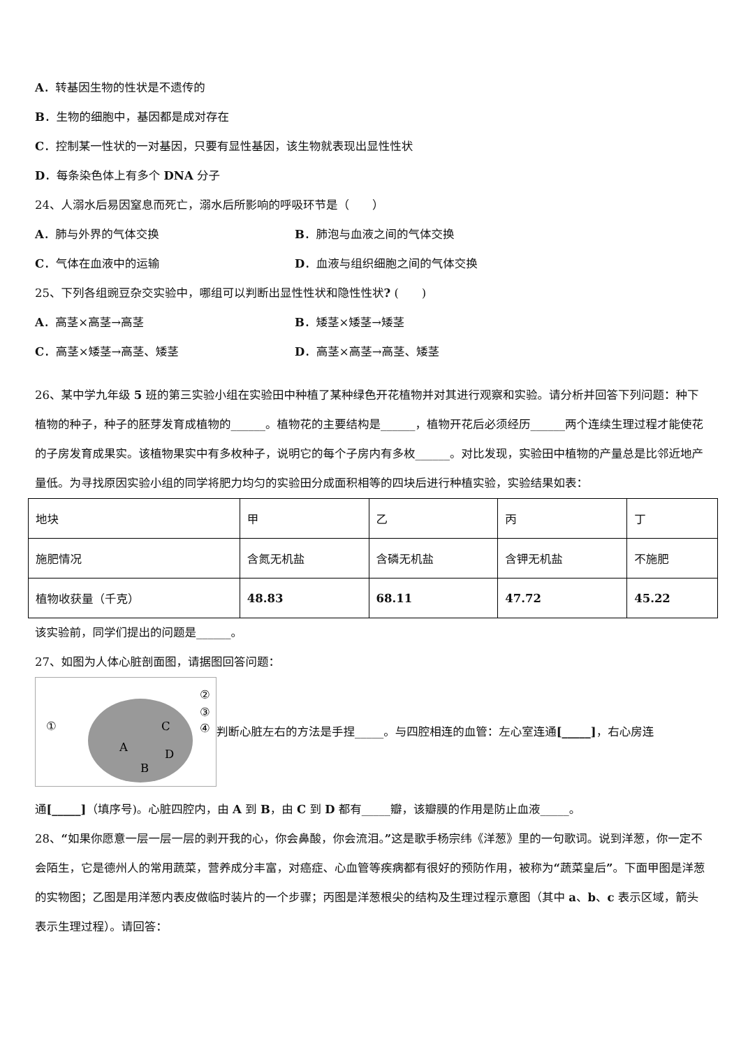A．转基因生物的性状是不遗传的
B．生物的细胞中，基因都是成对存在
C．控制某一性状的一对基因，只要有显性基因，该生物就表现出显性性状
D．每条染色体上有多个 DNA 分子
24、人溺水后易因窒息而死亡，溺水后所影响的呼吸环节是（　　）
A．肺与外界的气体交换 B．肺泡与血液之间的气体交换
C．气体在血液中的运输 D．血液与组织细胞之间的气体交换
25、下列各组豌豆杂交实验中，哪组可以判断出显性性状和隐性性状? (　　)
A．高茎×高茎→高茎 B．矮茎×矮茎→矮茎
C．高茎×矮茎→高茎、矮茎 D．高茎×高茎→高茎、矮茎
26、某中学九年级 5 班的第三实验小组在实验田中种植了某种绿色开花植物并对其进行观察和实验。请分析并回答下列问题：种下植物的种子，种子的胚芽发育成植物的______。植物花的主要结构是______，植物开花后必须经历______两个连续生理过程才能使花的子房发育成果实。该植物果实中有多枚种子，说明它的每个子房内有多枚______。对比发现，实验田中植物的产量总是比邻近地产量低。为寻找原因实验小组的同学将肥力均匀的实验田分成面积相等的四块后进行种植实验，实验结果如表：
| 地块 | 甲 | 乙 | 丙 | 丁 |
| 施肥情况 | 含氮无机盐 | 含磷无机盐 | 含钾无机盐 | 不施肥 |
| 植物收获量（千克） | 48.83 | 68.11 | 47.72 | 45.22 |
该实验前，同学们提出的问题是______。
27、如图为人体心脏剖面图，请据图回答问题：
①
②
③
④
A
B
C
D
判断心脏左右的方法是手捏_____。与四腔相连的血管：左心室连通[_____]，右心房连
通[_____]（填序号)。心脏四腔内，由 A 到 B，由 C 到 D 都有_____瓣，该瓣膜的作用是防止血液_____。
28、“如果你愿意一层一层一层的剥开我的心，你会鼻酸，你会流泪。”这是歌手杨宗纬《洋葱》里的一句歌词。说到洋葱，你一定不会陌生，它是德州人的常用蔬菜，营养成分丰富，对癌症、心血管等疾病都有很好的预防作用，被称为“蔬菜皇后”。下面甲图是洋葱的实物图；乙图是用洋葱内表皮做临时装片的一个步骤；丙图是洋葱根尖的结构及生理过程示意图（其中 a、b、c 表示区域，箭头表示生理过程）。请回答：